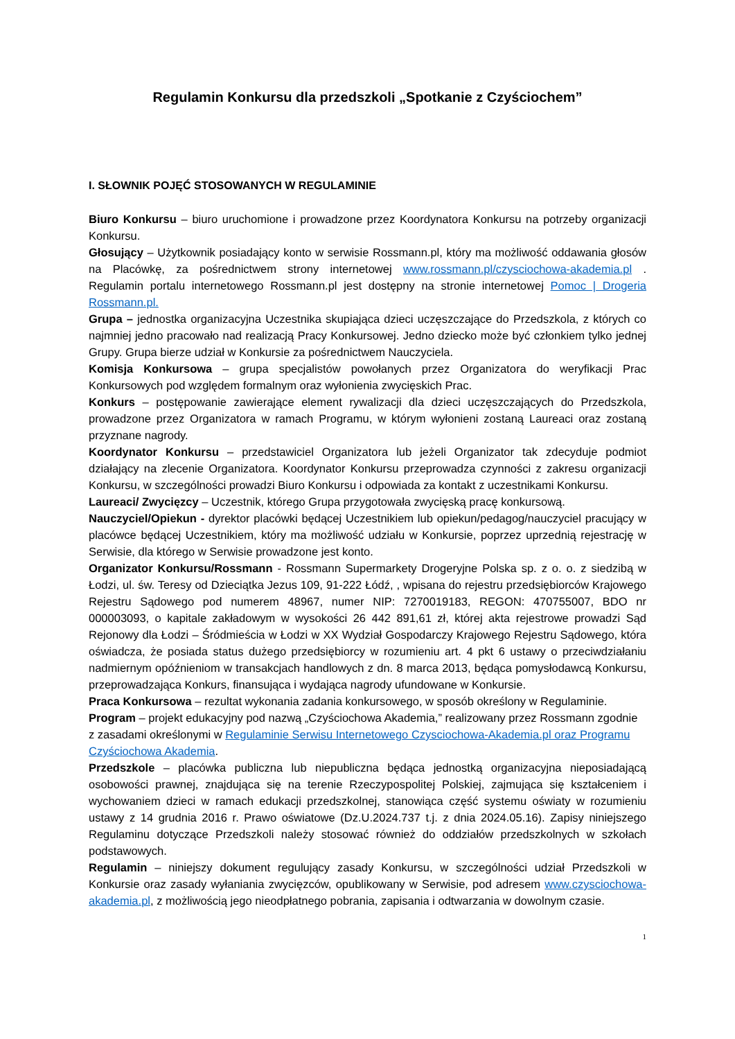Regulamin Konkursu dla przedszkoli „Spotkanie z Czyściochem”
I. SŁOWNIK POJĘĆ STOSOWANYCH W REGULAMINIE
Biuro Konkursu – biuro uruchomione i prowadzone przez Koordynatora Konkursu na potrzeby organizacji Konkursu.
Głosujący – Użytkownik posiadający konto w serwisie Rossmann.pl, który ma możliwość oddawania głosów na Placówkę, za pośrednictwem strony internetowej www.rossmann.pl/czysciochowa-akademia.pl . Regulamin portalu internetowego Rossmann.pl jest dostępny na stronie internetowej Pomoc | Drogeria Rossmann.pl.
Grupa – jednostka organizacyjna Uczestnika skupiająca dzieci uczęszczające do Przedszkola, z których co najmniej jedno pracowało nad realizacją Pracy Konkursowej. Jedno dziecko może być członkiem tylko jednej Grupy. Grupa bierze udział w Konkursie za pośrednictwem Nauczyciela.
Komisja Konkursowa – grupa specjalistów powołanych przez Organizatora do weryfikacji Prac Konkursowych pod względem formalnym oraz wyłonienia zwycięskich Prac.
Konkurs – postępowanie zawierające element rywalizacji dla dzieci uczęszczających do Przedszkola, prowadzone przez Organizatora w ramach Programu, w którym wyłonieni zostaną Laureaci oraz zostaną przyznane nagrody.
Koordynator Konkursu – przedstawiciel Organizatora lub jeżeli Organizator tak zdecyduje podmiot działający na zlecenie Organizatora. Koordynator Konkursu przeprowadza czynności z zakresu organizacji Konkursu, w szczególności prowadzi Biuro Konkursu i odpowiada za kontakt z uczestnikami Konkursu.
Laureaci/ Zwycięzcy – Uczestnik, którego Grupa przygotowała zwycięską pracę konkursową.
Nauczyciel/Opiekun - dyrektor placówki będącej Uczestnikiem lub opiekun/pedagog/nauczyciel pracujący w placówce będącej Uczestnikiem, który ma możliwość udziału w Konkursie, poprzez uprzednią rejestrację w Serwisie, dla którego w Serwisie prowadzone jest konto.
Organizator Konkursu/Rossmann - Rossmann Supermarkety Drogeryjne Polska sp. z o. o. z siedzibą w Łodzi, ul. św. Teresy od Dzieciątka Jezus 109, 91-222 Łódź, , wpisana do rejestru przedsiębiorców Krajowego Rejestru Sądowego pod numerem 48967, numer NIP: 7270019183, REGON: 470755007, BDO nr 000003093, o kapitale zakładowym w wysokości 26 442 891,61 zł, której akta rejestrowe prowadzi Sąd Rejonowy dla Łodzi – Śródmieścia w Łodzi w XX Wydział Gospodarczy Krajowego Rejestru Sądowego, która oświadcza, że posiada status dużego przedsiębiorcy w rozumieniu art. 4 pkt 6 ustawy o przeciwdziałaniu nadmiernym opóźnieniom w transakcjach handlowych z dn. 8 marca 2013, będąca pomysłodawcą Konkursu, przeprowadzająca Konkurs, finansująca i wydająca nagrody ufundowane w Konkursie.
Praca Konkursowa – rezultat wykonania zadania konkursowego, w sposób określony w Regulaminie.
Program – projekt edukacyjny pod nazwą „Czyściochowa Akademia,” realizowany przez Rossmann zgodnie z zasadami określonymi w Regulaminie Serwisu Internetowego Czysciochowa-Akademia.pl oraz Programu Czyściochowa Akademia.
Przedszkole – placówka publiczna lub niepubliczna będąca jednostką organizacyjna nieposiadającą osobowości prawnej, znajdująca się na terenie Rzeczypospolitej Polskiej, zajmująca się kształceniem i wychowaniem dzieci w ramach edukacji przedszkolnej, stanowiąca część systemu oświaty w rozumieniu ustawy z 14 grudnia 2016 r. Prawo oświatowe (Dz.U.2024.737 t.j. z dnia 2024.05.16). Zapisy niniejszego Regulaminu dotyczące Przedszkoli należy stosować również do oddziałów przedszkolnych w szkołach podstawowych.
Regulamin – niniejszy dokument regulujący zasady Konkursu, w szczególności udział Przedszkoli w Konkursie oraz zasady wyłaniania zwycięzców, opublikowany w Serwisie, pod adresem www.czysciochowa-akademia.pl, z możliwością jego nieodpłatnego pobrania, zapisania i odtwarzania w dowolnym czasie.
1